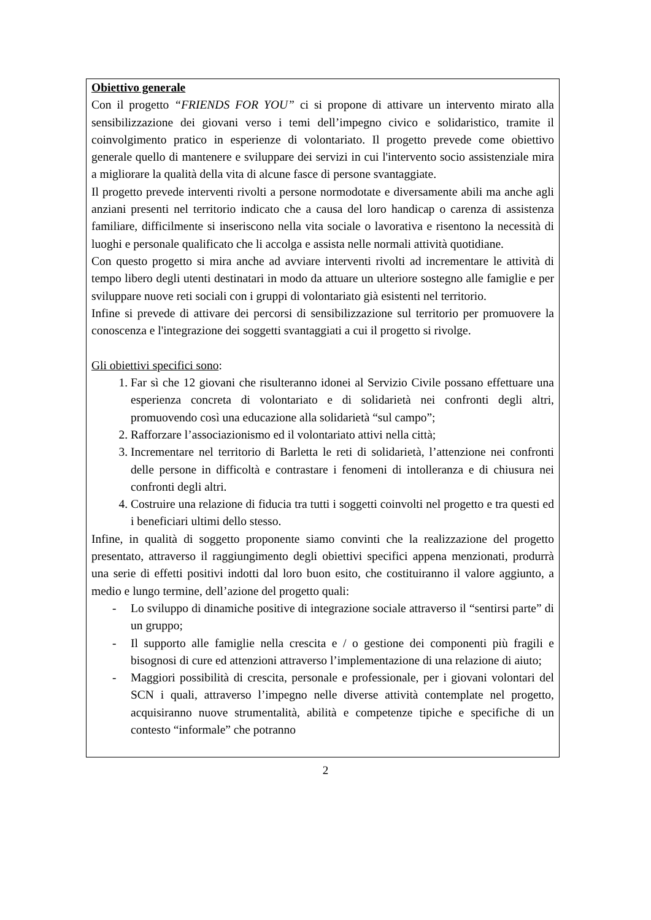Obiettivo generale
Con il progetto “FRIENDS FOR YOU” ci si propone di attivare un intervento mirato alla sensibilizzazione dei giovani verso i temi dell’impegno civico e solidaristico, tramite il coinvolgimento pratico in esperienze di volontariato. Il progetto prevede come obiettivo generale quello di mantenere e sviluppare dei servizi in cui l'intervento socio assistenziale mira a migliorare la qualità della vita di alcune fasce di persone svantaggiate.
Il progetto prevede interventi rivolti a persone normodotate e diversamente abili ma anche agli anziani presenti nel territorio indicato che a causa del loro handicap o carenza di assistenza familiare, difficilmente si inseriscono nella vita sociale o lavorativa e risentono la necessità di luoghi e personale qualificato che li accolga e assista nelle normali attività quotidiane.
Con questo progetto si mira anche ad avviare interventi rivolti ad incrementare le attività di tempo libero degli utenti destinatari in modo da attuare un ulteriore sostegno alle famiglie e per sviluppare nuove reti sociali con i gruppi di volontariato già esistenti nel territorio.
Infine si prevede di attivare dei percorsi di sensibilizzazione sul territorio per promuovere la conoscenza e l'integrazione dei soggetti svantaggiati a cui il progetto si rivolge.
Gli obiettivi specifici sono:
1. Far sì che 12 giovani che risulteranno idonei al Servizio Civile possano effettuare una esperienza concreta di volontariato e di solidarietà nei confronti degli altri, promuovendo così una educazione alla solidarietà “sul campo”;
2. Rafforzare l’associazionismo ed il volontariato attivi nella città;
3. Incrementare nel territorio di Barletta le reti di solidarietà, l’attenzione nei confronti delle persone in difficoltà e contrastare i fenomeni di intolleranza e di chiusura nei confronti degli altri.
4. Costruire una relazione di fiducia tra tutti i soggetti coinvolti nel progetto e tra questi ed i beneficiari ultimi dello stesso.
Infine, in qualità di soggetto proponente siamo convinti che la realizzazione del progetto presentato, attraverso il raggiungimento degli obiettivi specifici appena menzionati, produrrà una serie di effetti positivi indotti dal loro buon esito, che costituiranno il valore aggiunto, a medio e lungo termine, dell’azione del progetto quali:
- Lo sviluppo di dinamiche positive di integrazione sociale attraverso il “sentirsi parte” di un gruppo;
- Il supporto alle famiglie nella crescita e / o gestione dei componenti più fragili e bisognosi di cure ed attenzioni attraverso l’implementazione di una relazione di aiuto;
- Maggiori possibilità di crescita, personale e professionale, per i giovani volontari del SCN i quali, attraverso l’impegno nelle diverse attività contemplate nel progetto, acquisiranno nuove strumentalità, abilità e competenze tipiche e specifiche di un contesto “informale” che potranno
2